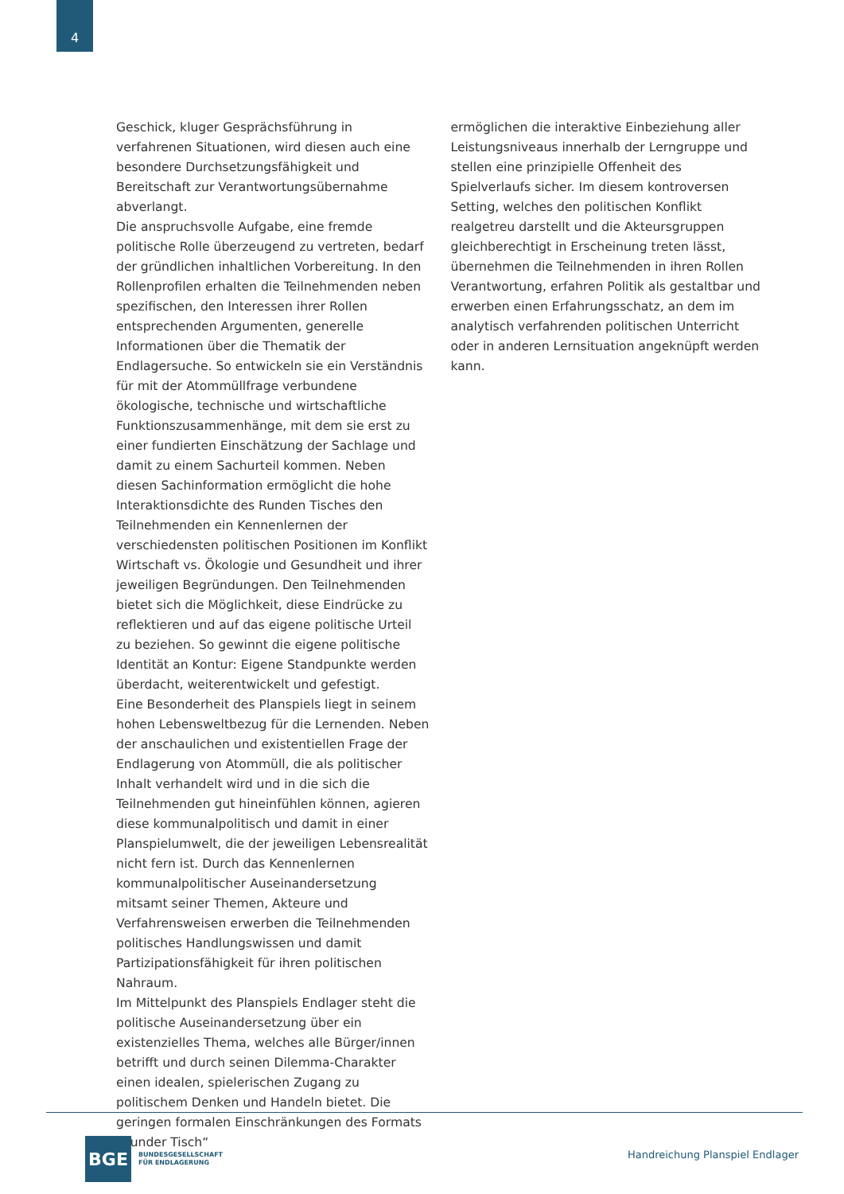4
Geschick, kluger Gesprächsführung in verfahrenen Situationen, wird diesen auch eine besondere Durchsetzungsfähigkeit und Bereitschaft zur Verantwortungsübernahme abverlangt.
Die anspruchsvolle Aufgabe, eine fremde politische Rolle überzeugend zu vertreten, bedarf der gründlichen inhaltlichen Vorbereitung. In den Rollenprofilen erhalten die Teilnehmenden neben spezifischen, den Interessen ihrer Rollen entsprechenden Argumenten, generelle Informationen über die Thematik der Endlagersuche. So entwickeln sie ein Verständnis für mit der Atommüllfrage verbundene ökologische, technische und wirtschaftliche Funktionszusammenhänge, mit dem sie erst zu einer fundierten Einschätzung der Sachlage und damit zu einem Sachurteil kommen. Neben diesen Sachinformation ermöglicht die hohe Interaktionsdichte des Runden Tisches den Teilnehmenden ein Kennenlernen der verschiedensten politischen Positionen im Konflikt Wirtschaft vs. Ökologie und Gesundheit und ihrer jeweiligen Begründungen. Den Teilnehmenden bietet sich die Möglichkeit, diese Eindrücke zu reflektieren und auf das eigene politische Urteil zu beziehen. So gewinnt die eigene politische Identität an Kontur: Eigene Standpunkte werden überdacht, weiterentwickelt und gefestigt.
Eine Besonderheit des Planspiels liegt in seinem hohen Lebensweltbezug für die Lernenden. Neben der anschaulichen und existentiellen Frage der Endlagerung von Atommüll, die als politischer Inhalt verhandelt wird und in die sich die Teilnehmenden gut hineinfühlen können, agieren diese kommunalpolitisch und damit in einer Planspielumwelt, die der jeweiligen Lebensrealität nicht fern ist. Durch das Kennenlernen kommunalpolitischer Auseinandersetzung mitsamt seiner Themen, Akteure und Verfahrensweisen erwerben die Teilnehmenden politisches Handlungswissen und damit Partizipationsfähigkeit für ihren politischen Nahraum.
Im Mittelpunkt des Planspiels Endlager steht die politische Auseinandersetzung über ein existenzielles Thema, welches alle Bürger/innen betrifft und durch seinen Dilemma-Charakter einen idealen, spielerischen Zugang zu politischem Denken und Handeln bietet. Die geringen formalen Einschränkungen des Formats „Runder Tisch“
ermöglichen die interaktive Einbeziehung aller Leistungsniveaus innerhalb der Lerngruppe und stellen eine prinzipielle Offenheit des Spielverlaufs sicher. Im diesem kontroversen Setting, welches den politischen Konflikt realgetreu darstellt und die Akteursgruppen gleichberechtigt in Erscheinung treten lässt, übernehmen die Teilnehmenden in ihren Rollen Verantwortung, erfahren Politik als gestaltbar und erwerben einen Erfahrungsschatz, an dem im analytisch verfahrenden politischen Unterricht oder in anderen Lernsituation angeknüpft werden kann.
BGE
BUNDESGESELLSCHAFT
FÜR ENDLAGERUNG
Handreichung Planspiel Endlager